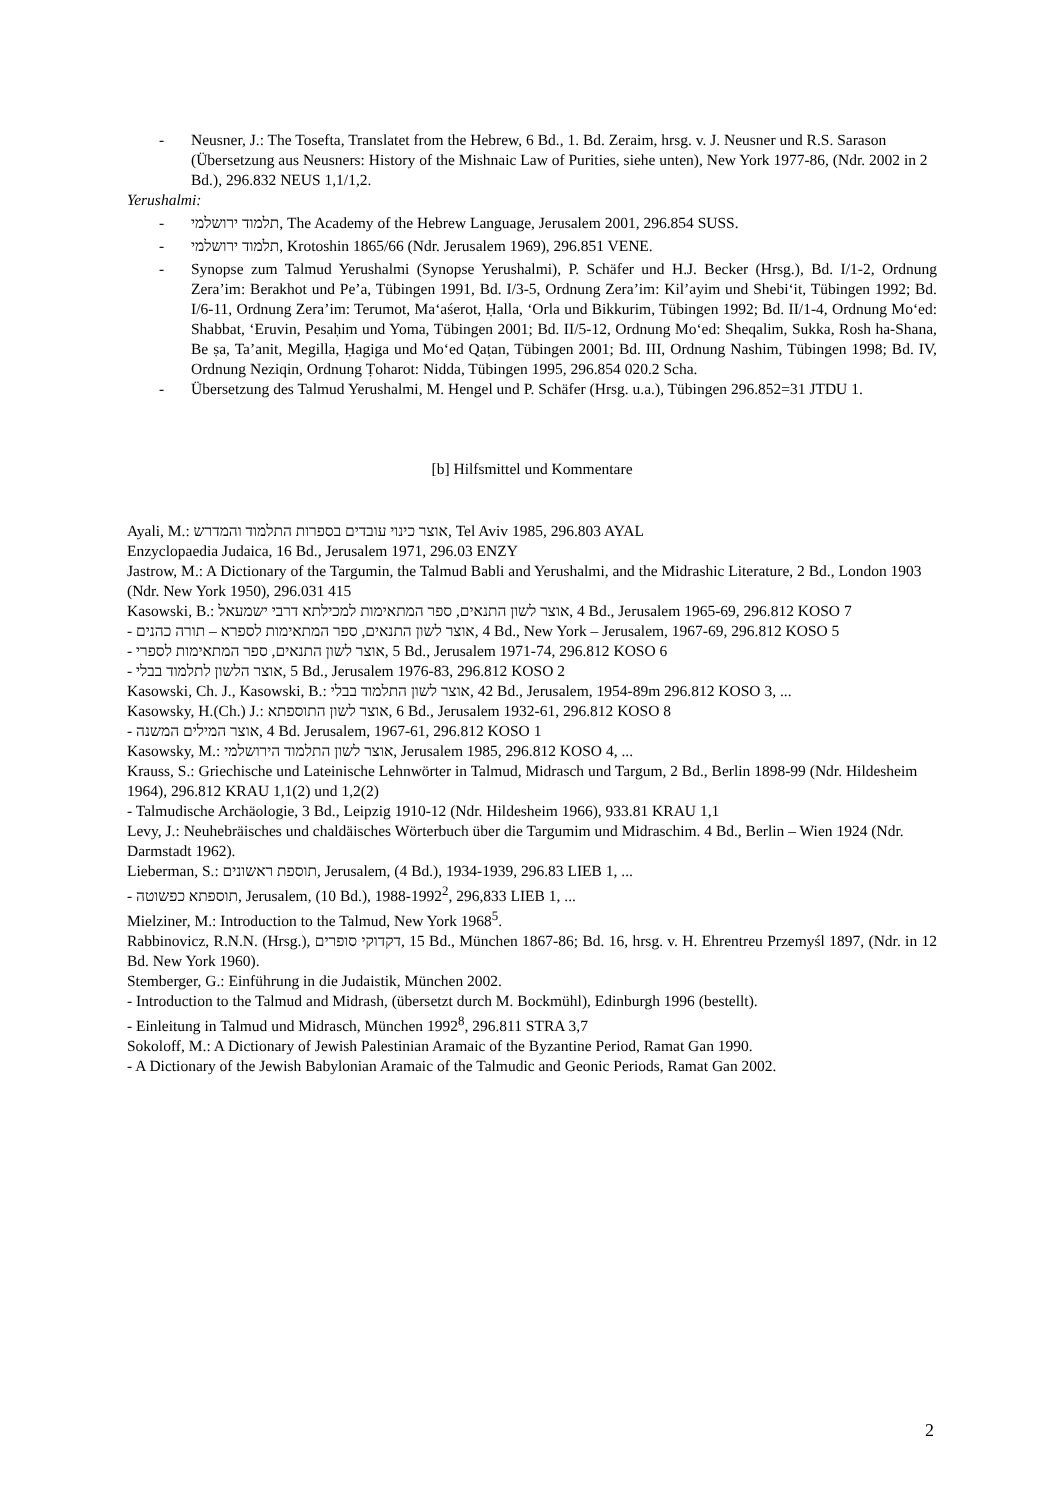- Neusner, J.: The Tosefta, Translatet from the Hebrew, 6 Bd., 1. Bd. Zeraim, hrsg. v. J. Neusner und R.S. Sarason (Übersetzung aus Neusners: History of the Mishnaic Law of Purities, siehe unten), New York 1977-86, (Ndr. 2002 in 2 Bd.), 296.832 NEUS 1,1/1,2.
Yerushalmi:
- תלמוד ירושלמי, The Academy of the Hebrew Language, Jerusalem 2001, 296.854 SUSS.
- תלמוד ירושלמי, Krotoshin 1865/66 (Ndr. Jerusalem 1969), 296.851 VENE.
- Synopse zum Talmud Yerushalmi (Synopse Yerushalmi), P. Schäfer und H.J. Becker (Hrsg.), Bd. I/1-2, Ordnung Zera’im: Berakhot und Pe’a, Tübingen 1991, Bd. I/3-5, Ordnung Zera’im: Kil’ayim und Shebi‘it, Tübingen 1992; Bd. I/6-11, Ordnung Zera’im: Terumot, Ma‘aśerot, Ḥalla, ‘Orla und Bikkurim, Tübingen 1992; Bd. II/1-4, Ordnung Mo‘ed: Shabbat, ‘Eruvin, Pesaḥim und Yoma, Tübingen 2001; Bd. II/5-12, Ordnung Mo‘ed: Sheqalim, Sukka, Rosh ha-Shana, Be ṣa, Ta’anit, Megilla, Ḥagiga und Mo‘ed Qaṭan, Tübingen 2001; Bd. III, Ordnung Nashim, Tübingen 1998; Bd. IV, Ordnung Neziqin, Ordnung Ṭoharot: Nidda, Tübingen 1995, 296.854 020.2 Scha.
- Übersetzung des Talmud Yerushalmi, M. Hengel und P. Schäfer (Hrsg. u.a.), Tübingen 296.852=31 JTDU 1.
[b] Hilfsmittel und Kommentare
Ayali, M.: אוצר כינוי עובדים בספרות התלמוד והמדרש, Tel Aviv 1985, 296.803 AYAL
Enzyclopaedia Judaica, 16 Bd., Jerusalem 1971, 296.03 ENZY
Jastrow, M.: A Dictionary of the Targumin, the Talmud Babli and Yerushalmi, and the Midrashic Literature, 2 Bd., London 1903 (Ndr. New York 1950), 296.031 415
Kasowski, B.: אוצר לשון התנאים, ספר המתאימות למכילתא דרבי ישמעאל, 4 Bd., Jerusalem 1965-69, 296.812 KOSO 7
- אוצר לשון התנאים, ספר המתאימות לספרא – תורה כהנים, 4 Bd., New York – Jerusalem, 1967-69, 296.812 KOSO 5
- אוצר לשון התנאים, ספר המתאימות לספרי, 5 Bd., Jerusalem 1971-74, 296.812 KOSO 6
- אוצר הלשון לתלמוד בבלי, 5 Bd., Jerusalem 1976-83, 296.812 KOSO 2
Kasowski, Ch. J., Kasowski, B.: אוצר לשון התלמוד בבלי, 42 Bd., Jerusalem, 1954-89m 296.812 KOSO 3, ...
Kasowsky, H.(Ch.) J.: אוצר לשון התוספתא, 6 Bd., Jerusalem 1932-61, 296.812 KOSO 8
- אוצר המילים המשנה, 4 Bd. Jerusalem, 1967-61, 296.812 KOSO 1
Kasowsky, M.: אוצר לשון התלמוד הירושלמי, Jerusalem 1985, 296.812 KOSO 4, ...
Krauss, S.: Griechische und Lateinische Lehnwörter in Talmud, Midrasch und Targum, 2 Bd., Berlin 1898-99 (Ndr. Hildesheim 1964), 296.812 KRAU 1,1(2) und 1,2(2)
- Talmudische Archäologie, 3 Bd., Leipzig 1910-12 (Ndr. Hildesheim 1966), 933.81 KRAU 1,1
Levy, J.: Neuhebräisches und chaldäisches Wörterbuch über die Targumim und Midraschim. 4 Bd., Berlin – Wien 1924 (Ndr. Darmstadt 1962).
Lieberman, S.: תוספת ראשונים, Jerusalem, (4 Bd.), 1934-1939, 296.83 LIEB 1, ...
- תוספתא כפשוטה, Jerusalem, (10 Bd.), 1988-1992<sup>2</sup>, 296,833 LIEB 1, ...
Mielziner, M.: Introduction to the Talmud, New York 1968<sup>5</sup>.
Rabbinovicz, R.N.N. (Hrsg.), דקדוקי סופרים, 15 Bd., München 1867-86; Bd. 16, hrsg. v. H. Ehrentreu Przemyśl 1897, (Ndr. in 12 Bd. New York 1960).
Stemberger, G.: Einführung in die Judaistik, München 2002.
- Introduction to the Talmud and Midrash, (übersetzt durch M. Bockmühl), Edinburgh 1996 (bestellt).
- Einleitung in Talmud und Midrasch, München 1992<sup>8</sup>, 296.811 STRA 3,7
Sokoloff, M.: A Dictionary of Jewish Palestinian Aramaic of the Byzantine Period, Ramat Gan 1990.
- A Dictionary of the Jewish Babylonian Aramaic of the Talmudic and Geonic Periods, Ramat Gan 2002.
2